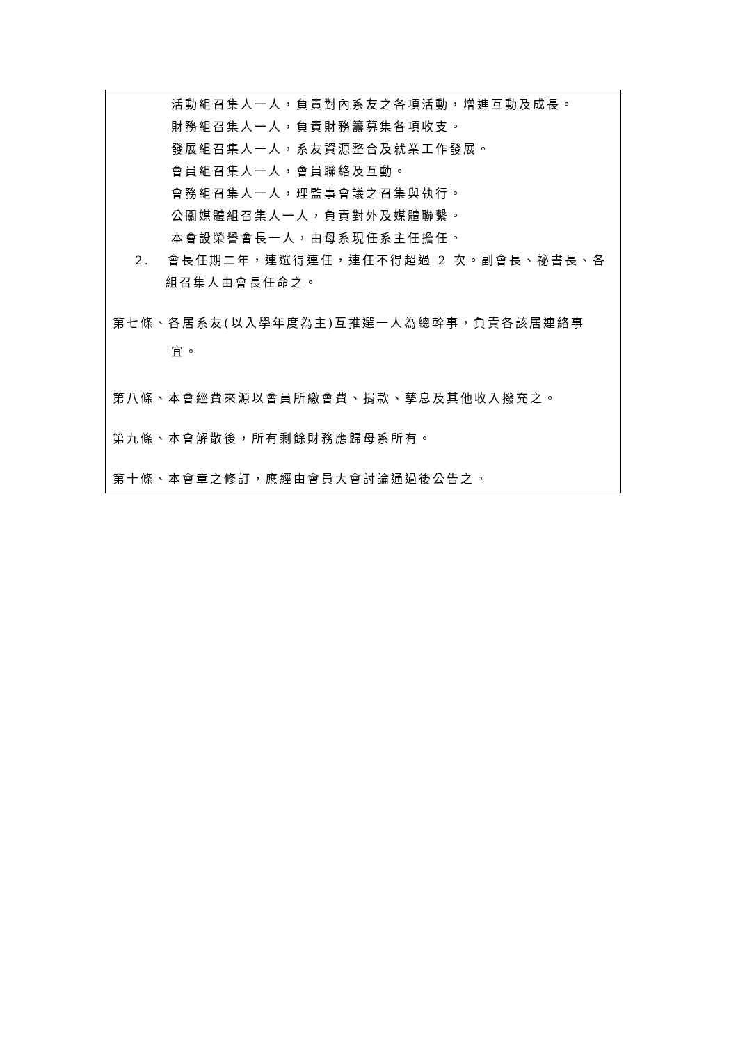活動組召集人一人，負責對內系友之各項活動，增進互動及成長。
財務組召集人一人，負責財務籌募集各項收支。
發展組召集人一人，系友資源整合及就業工作發展。
會員組召集人一人，會員聯絡及互動。
會務組召集人一人，理監事會議之召集與執行。
公關媒體組召集人一人，負責對外及媒體聯繫。
本會設榮譽會長一人，由母系現任系主任擔任。
2. 會長任期二年，連選得連任，連任不得超過 2 次。副會長、祕書長、各
組召集人由會長任命之。
第七條、各居系友(以入學年度為主)互推選一人為總幹事，負責各該居連絡事
宜。
第八條、本會經費來源以會員所繳會費、捐款、孳息及其他收入撥充之。
第九條、本會解散後，所有剩餘財務應歸母系所有。
第十條、本會章之修訂，應經由會員大會討論通過後公告之。